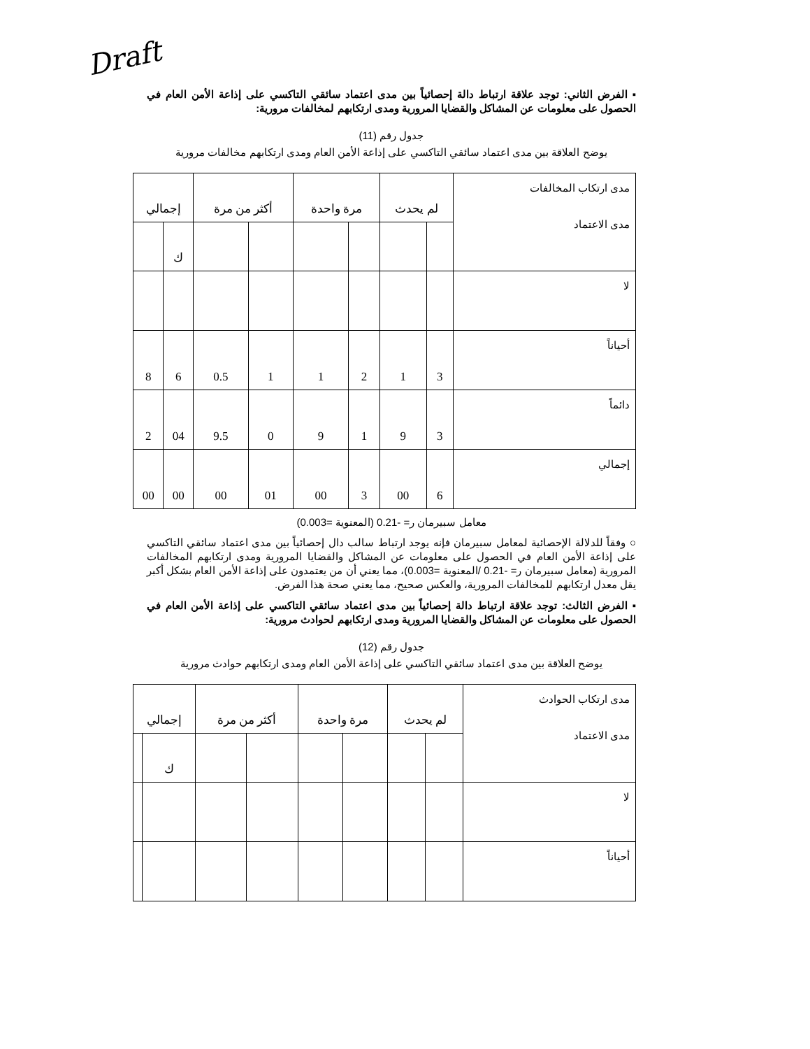Draft
▪ الفرض الثاني: توجد علاقة ارتباط دالة إحصائياً بين مدى اعتماد سائقي التاكسي على إذاعة الأمن العام في الحصول على معلومات عن المشاكل والقضايا المرورية ومدى ارتكابهم لمخالفات مرورية:
جدول رقم (11)
يوضح العلاقة بين مدى اعتماد سائقي التاكسي على إذاعة الأمن العام ومدى ارتكابهم مخالفات مرورية
| مدى ارتكاب المخالفات مدى الاعتماد | لم يحدث | | مرة واحدة | | أكثر من مرة | | إجمالي | |
| | | | | | | | ك | |
| لا | | | | | | | | |
| أحياناً | 3 | 1 | 2 | 1 | 1 | 0.5 | 6 | 8 |
| دائماً | 3 | 9 | 1 | 9 | 0 | 9.5 | 04 | 2 |
| إجمالي | 6 | 00 | 3 | 00 | 01 | 00 | 00 | 00 |
معامل سبيرمان ر= -0.21 (المعنوية =0.003)
○ وفقاً للدلالة الإحصائية لمعامل سبيرمان فإنه يوجد ارتباط سالب دال إحصائياً بين مدى اعتماد سائقي التاكسي على إذاعة الأمن العام في الحصول على معلومات عن المشاكل والقضايا المرورية ومدى ارتكابهم المخالفات المرورية (معامل سبيرمان ر= -0.21 /المعنوية =0.003)، مما يعني أن من يعتمدون على إذاعة الأمن العام بشكل أكبر يقل معدل ارتكابهم للمخالفات المرورية، والعكس صحيح، مما يعني صحة هذا الفرض.
▪ الفرض الثالث: توجد علاقة ارتباط دالة إحصائياً بين مدى اعتماد سائقي التاكسي على إذاعة الأمن العام في الحصول على معلومات عن المشاكل والقضايا المرورية ومدى ارتكابهم لحوادث مرورية:
جدول رقم (12)
يوضح العلاقة بين مدى اعتماد سائقي التاكسي على إذاعة الأمن العام ومدى ارتكابهم حوادث مرورية
| مدى ارتكاب الحوادث مدى الاعتماد | لم يحدث | | مرة واحدة | | أكثر من مرة | | إجمالي | |
| | | | | | | | ك | |
| لا | | | | | | | | |
| أحياناً | | | | | | | | |